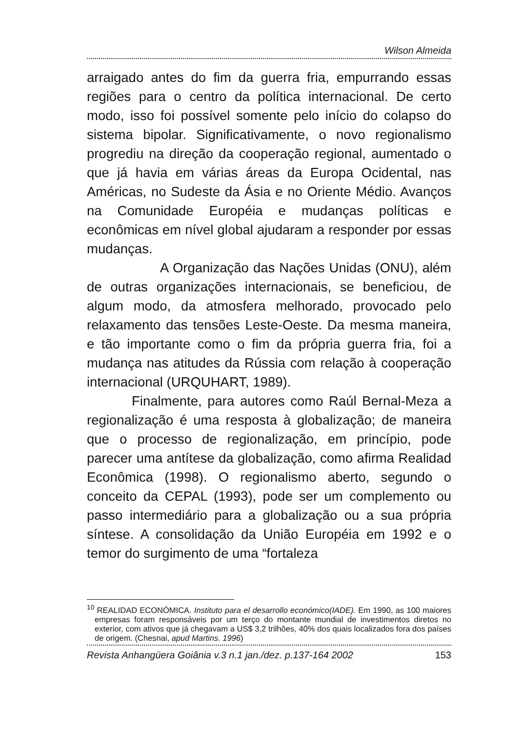Wilson Almeida
arraigado antes do fim da guerra fria, empurrando essas regiões para o centro da política internacional. De certo modo, isso foi possível somente pelo início do colapso do sistema bipolar. Significativamente, o novo regionalismo progrediu na direção da cooperação regional, aumentado o que já havia em várias áreas da Europa Ocidental, nas Américas, no Sudeste da Ásia e no Oriente Médio. Avanços na Comunidade Européia e mudanças políticas e econômicas em nível global ajudaram a responder por essas mudanças.
A Organização das Nações Unidas (ONU), além de outras organizações internacionais, se beneficiou, de algum modo, da atmosfera melhorado, provocado pelo relaxamento das tensões Leste-Oeste. Da mesma maneira, e tão importante como o fim da própria guerra fria, foi a mudança nas atitudes da Rússia com relação à cooperação internacional (URQUHART, 1989).
Finalmente, para autores como Raúl Bernal-Meza a regionalização é uma resposta à globalização; de maneira que o processo de regionalização, em princípio, pode parecer uma antítese da globalização, como afirma Realidad Econômica (1998). O regionalismo aberto, segundo o conceito da CEPAL (1993), pode ser um complemento ou passo intermediário para a globalização ou a sua própria síntese. A consolidação da União Européia em 1992 e o temor do surgimento de uma “fortaleza
<sup>10</sup> REALIDAD ECONÓMICA. Instituto para el desarrollo económico(IADE). Em 1990, as 100 maiores empresas foram responsáveis por um terço do montante mundial de investimentos diretos no exterior, com ativos que já chegavam a US$ 3,2 trilhões, 40% dos quais localizados fora dos países de origem. (Chesnai, apud Martins. 1996)
Revista Anhangüera Goiânia v.3 n.1 jan./dez. p.137-164 2002 153